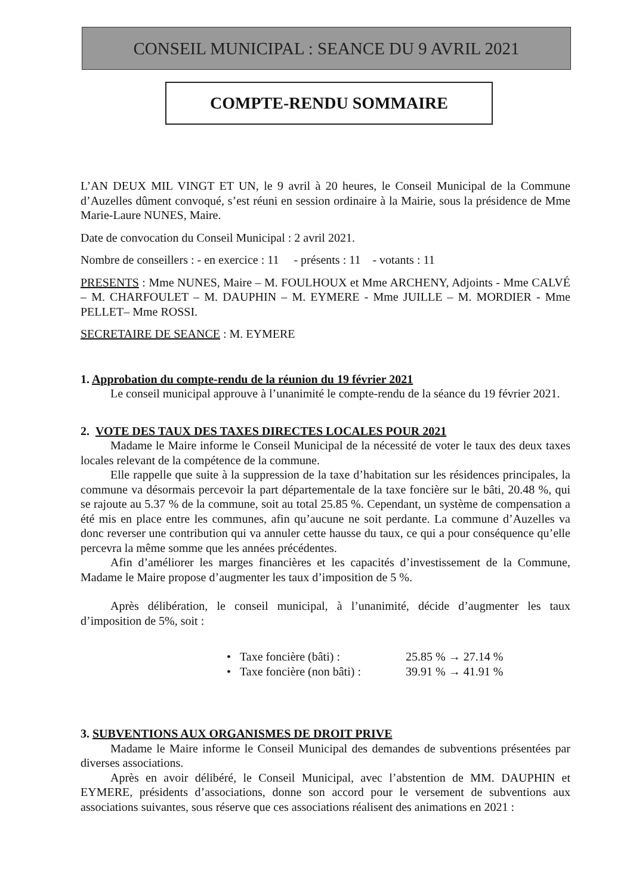CONSEIL MUNICIPAL : SEANCE DU 9 AVRIL 2021
COMPTE-RENDU SOMMAIRE
L’AN DEUX MIL VINGT ET UN, le 9 avril à 20 heures, le Conseil Municipal de la Commune d’Auzelles dûment convoqué, s’est réuni en session ordinaire à la Mairie, sous la présidence de Mme Marie-Laure NUNES, Maire.
Date de convocation du Conseil Municipal : 2 avril 2021.
Nombre de conseillers : - en exercice : 11 - présents : 11 - votants : 11
PRESENTS : Mme NUNES, Maire – M. FOULHOUX et Mme ARCHENY, Adjoints - Mme CALVÉ – M. CHARFOULET – M. DAUPHIN – M. EYMERE - Mme JUILLE – M. MORDIER - Mme PELLET– Mme ROSSI.
SECRETAIRE DE SEANCE : M. EYMERE
1. Approbation du compte-rendu de la réunion du 19 février 2021
Le conseil municipal approuve à l’unanimité le compte-rendu de la séance du 19 février 2021.
2. VOTE DES TAUX DES TAXES DIRECTES LOCALES POUR 2021
Madame le Maire informe le Conseil Municipal de la nécessité de voter le taux des deux taxes locales relevant de la compétence de la commune.
Elle rappelle que suite à la suppression de la taxe d’habitation sur les résidences principales, la commune va désormais percevoir la part départementale de la taxe foncière sur le bâti, 20.48 %, qui se rajoute au 5.37 % de la commune, soit au total 25.85 %. Cependant, un système de compensation a été mis en place entre les communes, afin qu’aucune ne soit perdante. La commune d’Auzelles va donc reverser une contribution qui va annuler cette hausse du taux, ce qui a pour conséquence qu’elle percevra la même somme que les années précédentes.
Afin d’améliorer les marges financières et les capacités d’investissement de la Commune, Madame le Maire propose d’augmenter les taux d’imposition de 5 %.
Après délibération, le conseil municipal, à l’unanimité, décide d’augmenter les taux d’imposition de 5%, soit :
• Taxe foncière (bâti) : 25.85 % → 27.14 %
• Taxe foncière (non bâti) : 39.91 % → 41.91 %
3. SUBVENTIONS AUX ORGANISMES DE DROIT PRIVE
Madame le Maire informe le Conseil Municipal des demandes de subventions présentées par diverses associations.
Après en avoir délibéré, le Conseil Municipal, avec l’abstention de MM. DAUPHIN et EYMERE, présidents d’associations, donne son accord pour le versement de subventions aux associations suivantes, sous réserve que ces associations réalisent des animations en 2021 :